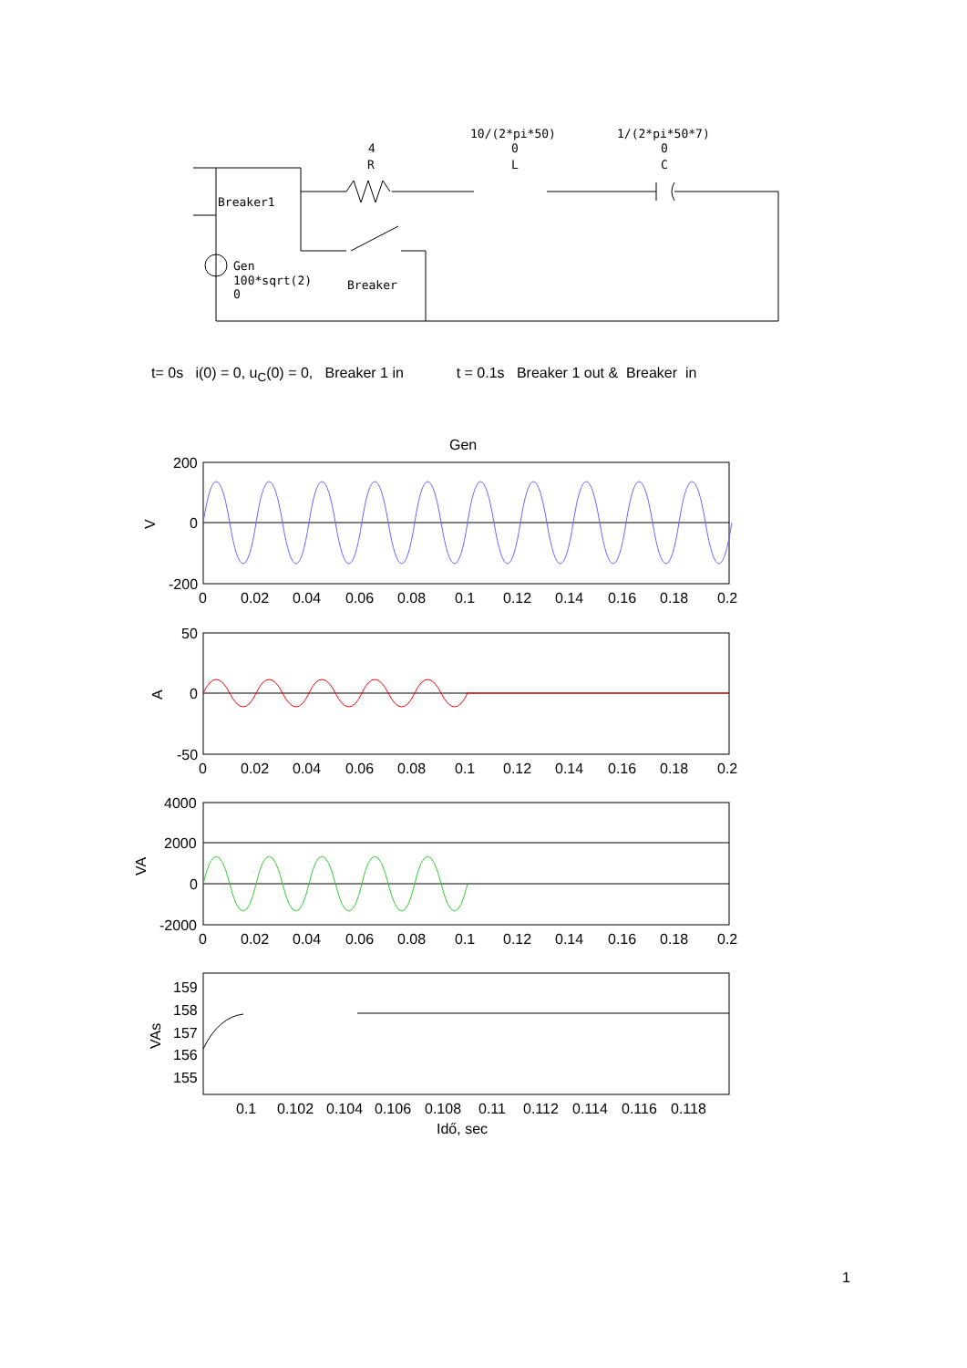4
R
10/(2*pi*50)
0
L
1/(2*pi*50*7)
0
C
Breaker1
Gen
100*sqrt(2)
0
Breaker
Gen
200
0
-200
50
0
-50
4000
2000
0
-2000
159
158
157
156
155
V
A
VA
VAs
0 0.02 0.04 0.06 0.08 0.1 0.12 0.14 0.16 0.18 0.2
0 0.02 0.04 0.06 0.08 0.1 0.12 0.14 0.16 0.18 0.2
0 0.02 0.04 0.06 0.08 0.1 0.12 0.14 0.16 0.18 0.2
0.1 0.102 0.104 0.106 0.108 0.11 0.112 0.114 0.116 0.118
Idő, sec
t= 0s i(0) = 0, u<sub>C</sub>(0) = 0, Breaker 1 in t = 0.1s Breaker 1 out & Breaker in
1